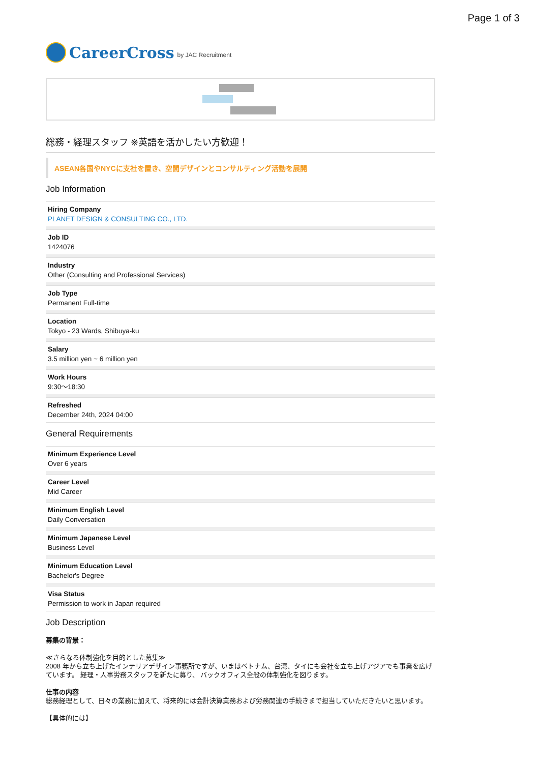Page 1 of 3
CareerCross by JAC Recruitment
総務・経理スタッフ ※英語を活かしたい方歓迎！
ASEAN各国やNYCに支社を置き、空間デザインとコンサルティング活動を展開
Job Information
Hiring Company
PLANET DESIGN & CONSULTING CO., LTD.
Job ID
1424076
Industry
Other (Consulting and Professional Services)
Job Type
Permanent Full-time
Location
Tokyo - 23 Wards, Shibuya-ku
Salary
3.5 million yen ~ 6 million yen
Work Hours
9:30〜18:30
Refreshed
December 24th, 2024 04:00
General Requirements
Minimum Experience Level
Over 6 years
Career Level
Mid Career
Minimum English Level
Daily Conversation
Minimum Japanese Level
Business Level
Minimum Education Level
Bachelor's Degree
Visa Status
Permission to work in Japan required
Job Description
募集の背景：
≪さらなる体制強化を目的とした募集≫
2008 年から立ち上げたインテリアデザイン事務所ですが、いまはベトナム、台湾、タイにも会社を立ち上げアジアでも事業を広げています。 経理・人事労務スタッフを新たに募り、 バックオフィス全般の体制強化を図ります。
仕事の内容
総務経理として、日々の業務に加えて、将来的には会計決算業務および労務関連の手続きまで担当していただきたいと思います。
【具体的には】